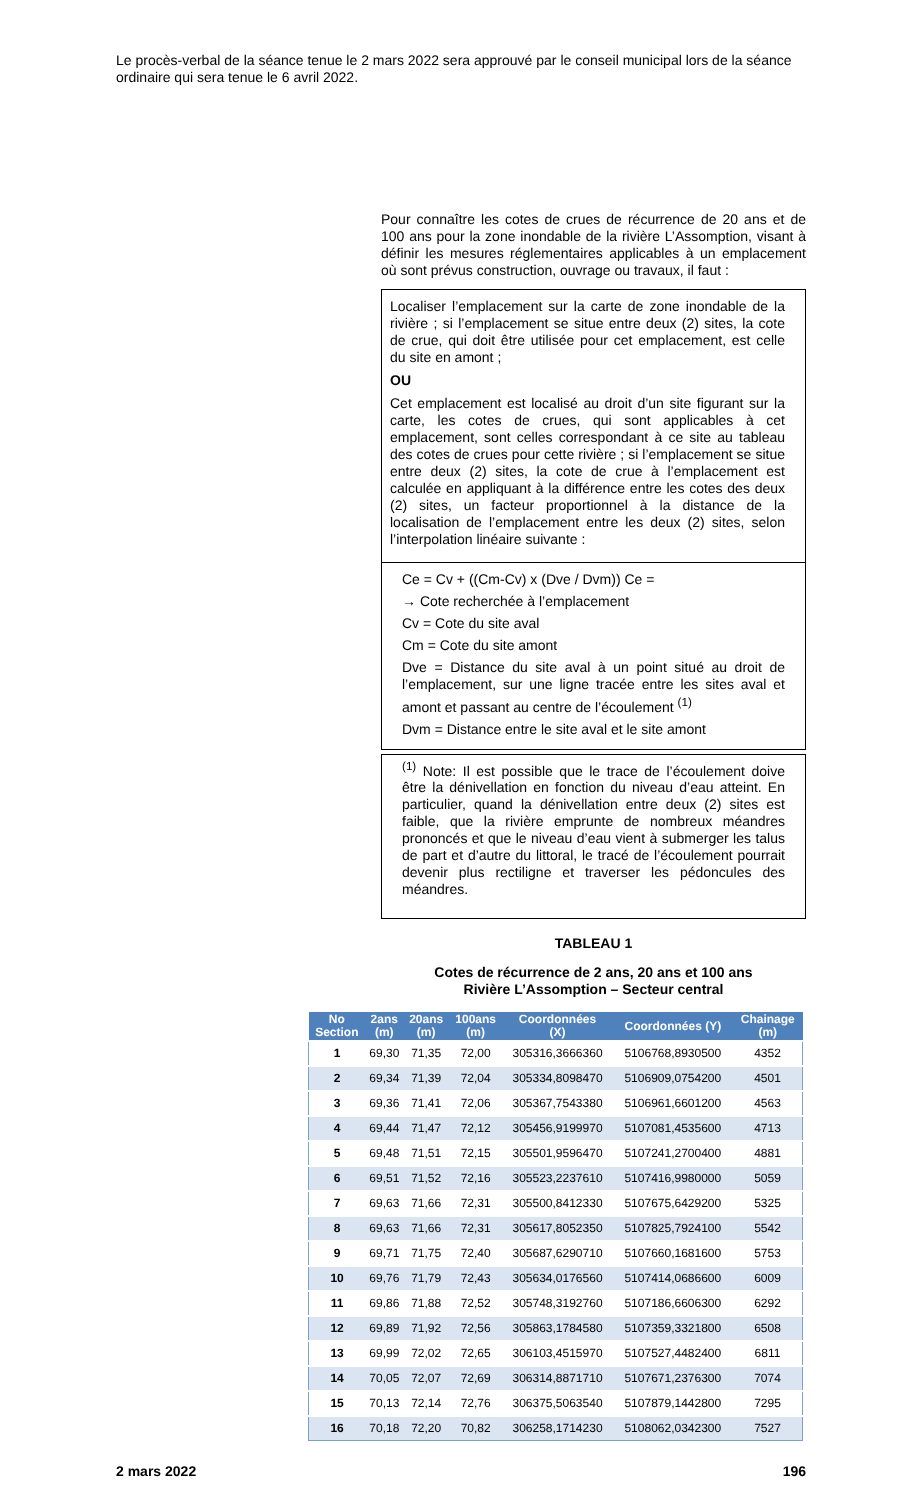Le procès-verbal de la séance tenue le 2 mars 2022 sera approuvé par le conseil municipal lors de la séance ordinaire qui sera tenue le 6 avril 2022.
Pour connaître les cotes de crues de récurrence de 20 ans et de 100 ans pour la zone inondable de la rivière L’Assomption, visant à définir les mesures réglementaires applicables à un emplacement où sont prévus construction, ouvrage ou travaux, il faut :
Localiser l’emplacement sur la carte de zone inondable de la rivière ; si l’emplacement se situe entre deux (2) sites, la cote de crue, qui doit être utilisée pour cet emplacement, est celle du site en amont ;
OU
Cet emplacement est localisé au droit d’un site figurant sur la carte, les cotes de crues, qui sont applicables à cet emplacement, sont celles correspondant à ce site au tableau des cotes de crues pour cette rivière ; si l’emplacement se situe entre deux (2) sites, la cote de crue à l’emplacement est calculée en appliquant à la différence entre les cotes des deux (2) sites, un facteur proportionnel à la distance de la localisation de l’emplacement entre les deux (2) sites, selon l’interpolation linéaire suivante :
Ce = Cv + ((Cm-Cv) x (Dve / Dvm)) Ce =
→ Cote recherchée à l’emplacement
Cv = Cote du site aval
Cm = Cote du site amont
Dve = Distance du site aval à un point situé au droit de l’emplacement, sur une ligne tracée entre les sites aval et amont et passant au centre de l’écoulement <sup>(1)</sup>
Dvm = Distance entre le site aval et le site amont
<sup>(1)</sup> Note: Il est possible que le trace de l’écoulement doive être la dénivellation en fonction du niveau d’eau atteint. En particulier, quand la dénivellation entre deux (2) sites est faible, que la rivière emprunte de nombreux méandres prononcés et que le niveau d’eau vient à submerger les talus de part et d’autre du littoral, le tracé de l’écoulement pourrait devenir plus rectiligne et traverser les pédoncules des méandres.
TABLEAU 1
Cotes de récurrence de 2 ans, 20 ans et 100 ans
Rivière L’Assomption – Secteur central
| No Section | 2ans (m) | 20ans (m) | 100ans (m) | Coordonnées (X) | Coordonnées (Y) | Chainage (m) |
| --- | --- | --- | --- | --- | --- | --- |
| 1 | 69,30 | 71,35 | 72,00 | 305316,3666360 | 5106768,8930500 | 4352 |
| 2 | 69,34 | 71,39 | 72,04 | 305334,8098470 | 5106909,0754200 | 4501 |
| 3 | 69,36 | 71,41 | 72,06 | 305367,7543380 | 5106961,6601200 | 4563 |
| 4 | 69,44 | 71,47 | 72,12 | 305456,9199970 | 5107081,4535600 | 4713 |
| 5 | 69,48 | 71,51 | 72,15 | 305501,9596470 | 5107241,2700400 | 4881 |
| 6 | 69,51 | 71,52 | 72,16 | 305523,2237610 | 5107416,9980000 | 5059 |
| 7 | 69,63 | 71,66 | 72,31 | 305500,8412330 | 5107675,6429200 | 5325 |
| 8 | 69,63 | 71,66 | 72,31 | 305617,8052350 | 5107825,7924100 | 5542 |
| 9 | 69,71 | 71,75 | 72,40 | 305687,6290710 | 5107660,1681600 | 5753 |
| 10 | 69,76 | 71,79 | 72,43 | 305634,0176560 | 5107414,0686600 | 6009 |
| 11 | 69,86 | 71,88 | 72,52 | 305748,3192760 | 5107186,6606300 | 6292 |
| 12 | 69,89 | 71,92 | 72,56 | 305863,1784580 | 5107359,3321800 | 6508 |
| 13 | 69,99 | 72,02 | 72,65 | 306103,4515970 | 5107527,4482400 | 6811 |
| 14 | 70,05 | 72,07 | 72,69 | 306314,8871710 | 5107671,2376300 | 7074 |
| 15 | 70,13 | 72,14 | 72,76 | 306375,5063540 | 5107879,1442800 | 7295 |
| 16 | 70,18 | 72,20 | 70,82 | 306258,1714230 | 5108062,0342300 | 7527 |
2 mars 2022 196